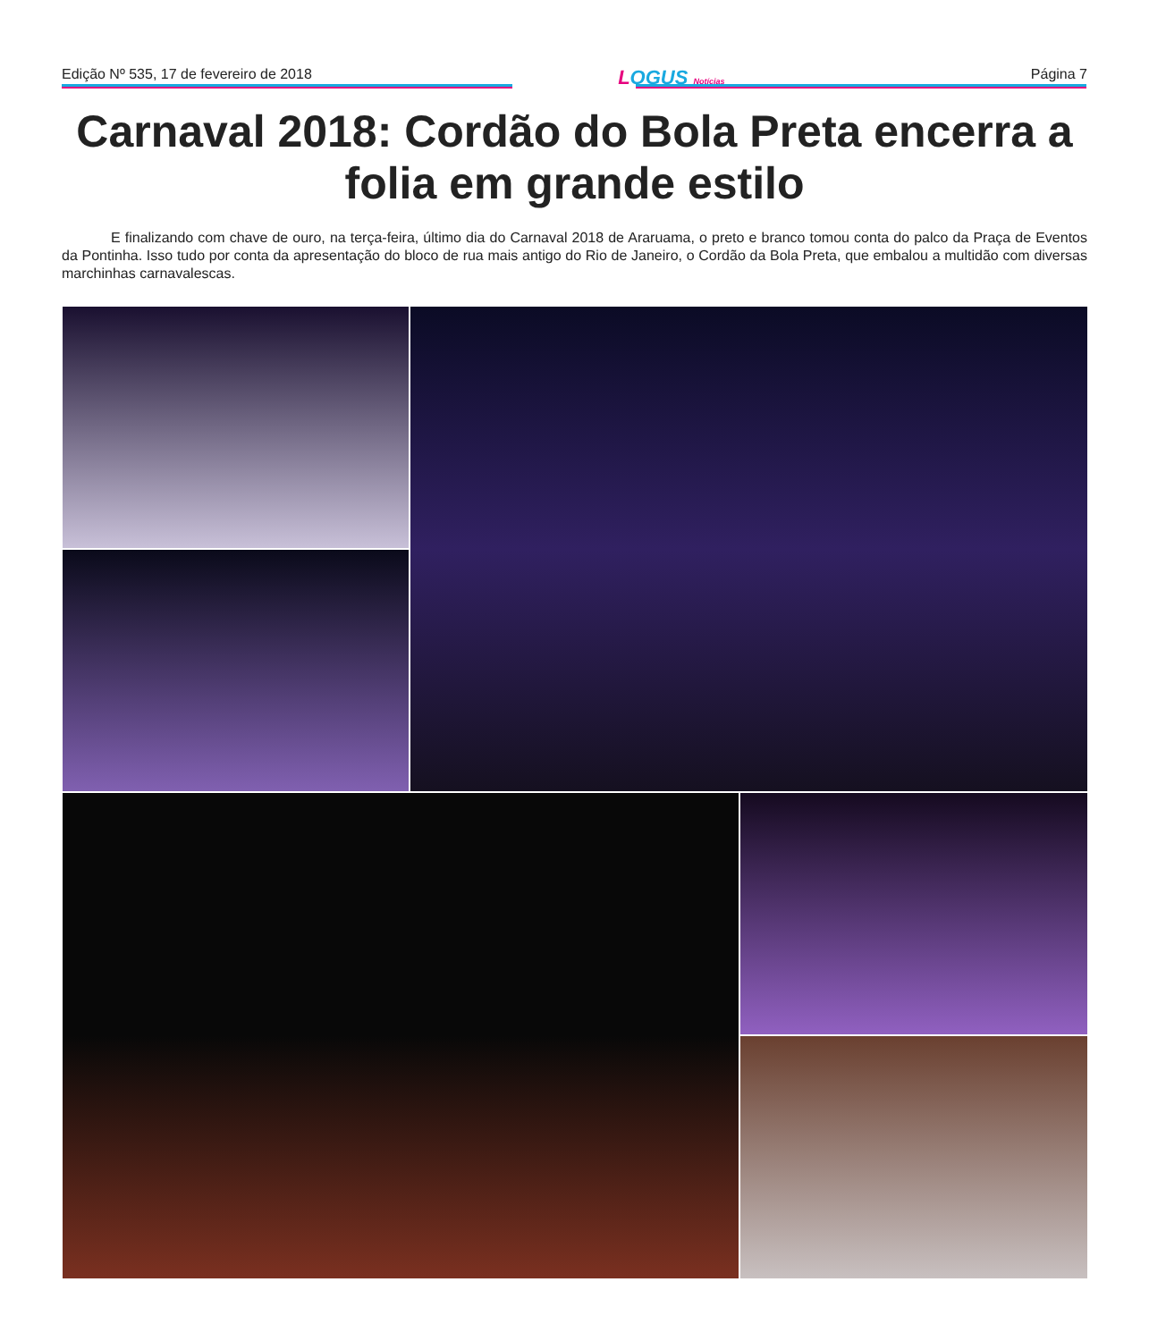Edição Nº 535, 17 de fevereiro de 2018
LOGUS Notícias
Página 7
Carnaval 2018: Cordão do Bola Preta encerra a folia em grande estilo
E finalizando com chave de ouro, na terça-feira, último dia do Carnaval 2018 de Araruama, o preto e branco tomou conta do palco da Praça de Eventos da Pontinha. Isso tudo por conta da apresentação do bloco de rua mais antigo do Rio de Janeiro, o Cordão da Bola Preta, que embalou a multidão com diversas marchinhas carnavalescas.